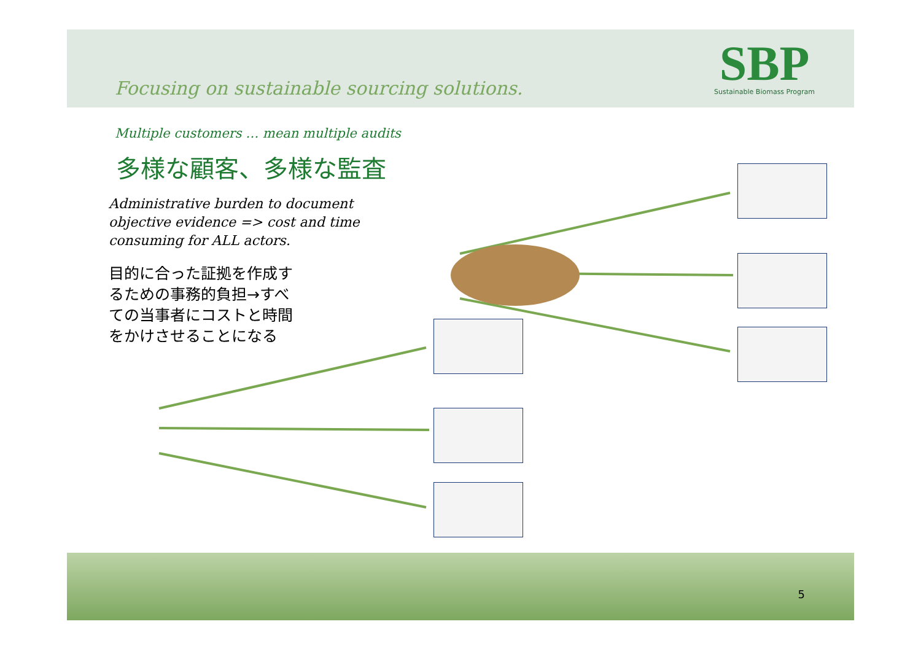Focusing on sustainable sourcing solutions.
SBP
Sustainable Biomass Program
Multiple customers … mean multiple audits
多様な顧客、多様な監査
Administrative burden to document objective evidence => cost and time consuming for ALL actors.
目的に合った証拠を作成するための事務的負担→すべての当事者にコストと時間をかけさせることになる
5